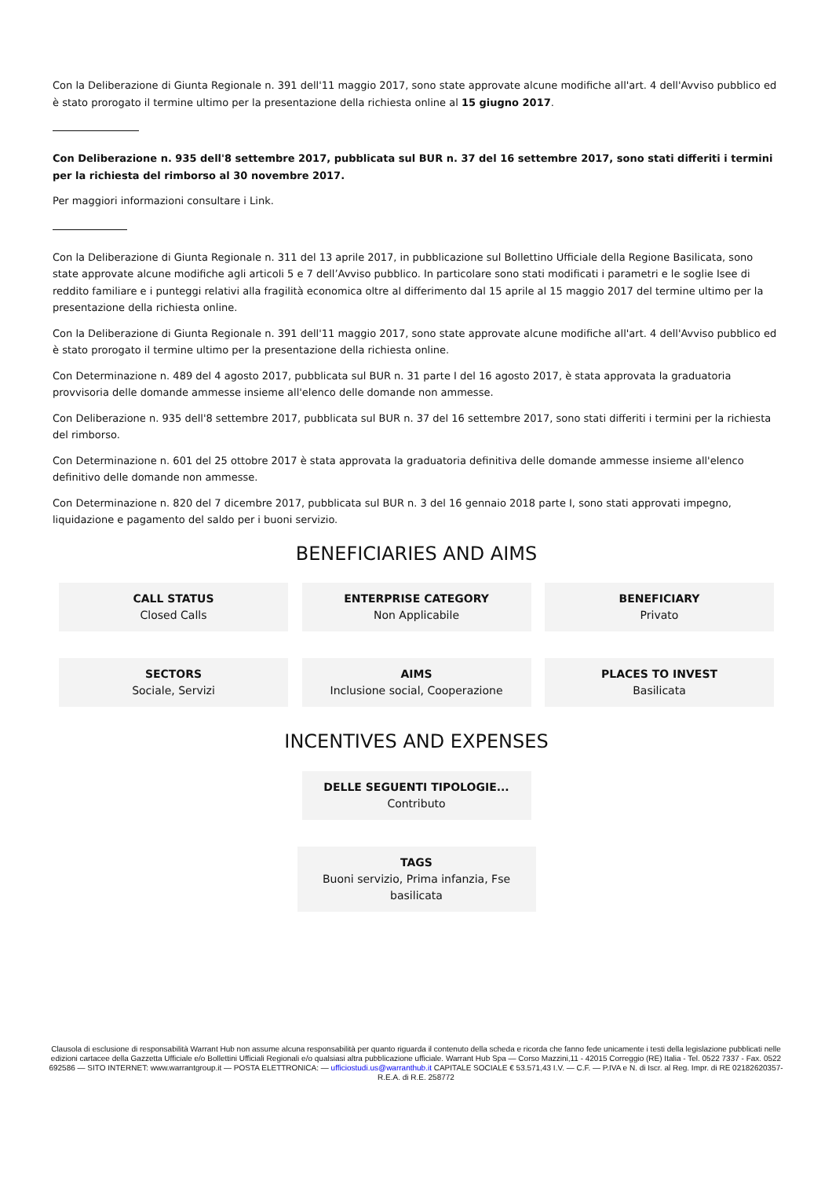Con la Deliberazione di Giunta Regionale n. 391 dell'11 maggio 2017, sono state approvate alcune modifiche all'art. 4 dell'Avviso pubblico ed è stato prorogato il termine ultimo per la presentazione della richiesta online al 15 giugno 2017.
Con Deliberazione n. 935 dell'8 settembre 2017, pubblicata sul BUR n. 37 del 16 settembre 2017, sono stati differiti i termini per la richiesta del rimborso al 30 novembre 2017.
Per maggiori informazioni consultare i Link.
Con la Deliberazione di Giunta Regionale n. 311 del 13 aprile 2017, in pubblicazione sul Bollettino Ufficiale della Regione Basilicata, sono state approvate alcune modifiche agli articoli 5 e 7 dell’Avviso pubblico. In particolare sono stati modificati i parametri e le soglie Isee di reddito familiare e i punteggi relativi alla fragilità economica oltre al differimento dal 15 aprile al 15 maggio 2017 del termine ultimo per la presentazione della richiesta online.
Con la Deliberazione di Giunta Regionale n. 391 dell'11 maggio 2017, sono state approvate alcune modifiche all'art. 4 dell'Avviso pubblico ed è stato prorogato il termine ultimo per la presentazione della richiesta online.
Con Determinazione n. 489 del 4 agosto 2017, pubblicata sul BUR n. 31 parte I del 16 agosto 2017, è stata approvata la graduatoria provvisoria delle domande ammesse insieme all'elenco delle domande non ammesse.
Con Deliberazione n. 935 dell'8 settembre 2017, pubblicata sul BUR n. 37 del 16 settembre 2017, sono stati differiti i termini per la richiesta del rimborso.
Con Determinazione n. 601 del 25 ottobre 2017 è stata approvata la graduatoria definitiva delle domande ammesse insieme all'elenco definitivo delle domande non ammesse.
Con Determinazione n. 820 del 7 dicembre 2017, pubblicata sul BUR n. 3 del 16 gennaio 2018 parte I, sono stati approvati impegno, liquidazione e pagamento del saldo per i buoni servizio.
BENEFICIARIES AND AIMS
CALL STATUS
Closed Calls
ENTERPRISE CATEGORY
Non Applicabile
BENEFICIARY
Privato
SECTORS
Sociale, Servizi
AIMS
Inclusione social, Cooperazione
PLACES TO INVEST
Basilicata
INCENTIVES AND EXPENSES
DELLE SEGUENTI TIPOLOGIE...
Contributo
TAGS
Buoni servizio, Prima infanzia, Fse basilicata
Clausola di esclusione di responsabilità Warrant Hub non assume alcuna responsabilità per quanto riguarda il contenuto della scheda e ricorda che fanno fede unicamente i testi della legislazione pubblicati nelle edizioni cartacee della Gazzetta Ufficiale e/o Bollettini Ufficiali Regionali e/o qualsiasi altra pubblicazione ufficiale. Warrant Hub Spa — Corso Mazzini,11 - 42015 Correggio (RE) Italia - Tel. 0522 7337 - Fax. 0522 692586 — SITO INTERNET: www.warrantgroup.it — POSTA ELETTRONICA: — ufficiostudi.us@warranthub.it CAPITALE SOCIALE € 53.571,43 I.V. — C.F. — P.IVA e N. di Iscr. al Reg. Impr. di RE 02182620357-R.E.A. di R.E. 258772